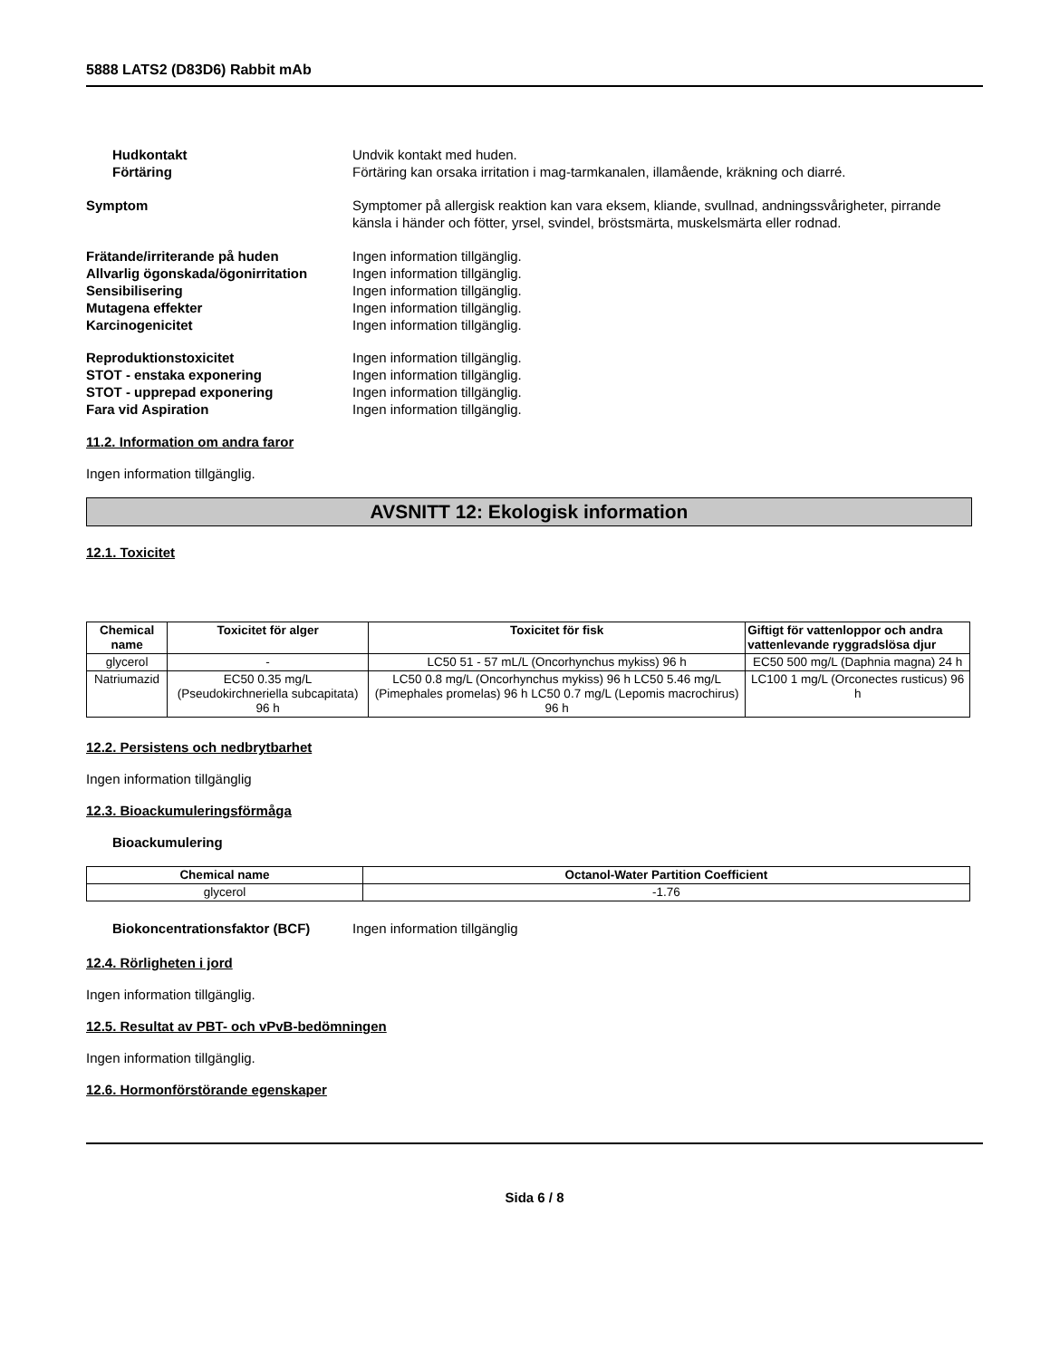5888 LATS2 (D83D6) Rabbit mAb
Hudkontakt Undvik kontakt med huden.
Förtäring Förtäring kan orsaka irritation i mag-tarmkanalen, illamående, kräkning och diarré.
Symptom Symptomer på allergisk reaktion kan vara eksem, kliande, svullnad, andningssvårigheter, pirrande känsla i händer och fötter, yrsel, svindel, bröstsmärta, muskelsmärta eller rodnad.
Frätande/irriterande på huden Ingen information tillgänglig.
Allvarlig ögonskada/ögonirritation
Ingen information tillgänglig.
Sensibilisering Ingen information tillgänglig.
Mutagena effekter Ingen information tillgänglig.
Karcinogenicitet Ingen information tillgänglig.
Reproduktionstoxicitet Ingen information tillgänglig.
STOT - enstaka exponering Ingen information tillgänglig.
STOT - upprepad exponering Ingen information tillgänglig.
Fara vid Aspiration Ingen information tillgänglig.
11.2. Information om andra faror
Ingen information tillgänglig.
AVSNITT 12: Ekologisk information
12.1. Toxicitet
| Chemical name | Toxicitet för alger | Toxicitet för fisk | Giftigt för vattenloppor och andra vattenlevande ryggradslösa djur |
| --- | --- | --- | --- |
| glycerol | - | LC50 51 - 57 mL/L (Oncorhynchus mykiss) 96 h | EC50 500 mg/L (Daphnia magna) 24 h |
| Natriumazid | EC50 0.35 mg/L (Pseudokirchneriella subcapitata) 96 h | LC50 0.8 mg/L (Oncorhynchus mykiss) 96 h LC50 5.46 mg/L (Pimephales promelas) 96 h LC50 0.7 mg/L (Lepomis macrochirus) 96 h | LC100 1 mg/L (Orconectes rusticus) 96 h |
12.2. Persistens och nedbrytbarhet
Ingen information tillgänglig
12.3. Bioackumuleringsförmåga
Bioackumulering
| Chemical name | Octanol-Water Partition Coefficient |
| --- | --- |
| glycerol | -1.76 |
Biokoncentrationsfaktor (BCF) Ingen information tillgänglig
12.4. Rörligheten i jord
Ingen information tillgänglig.
12.5. Resultat av PBT- och vPvB-bedömningen
Ingen information tillgänglig.
12.6. Hormonförstörande egenskaper
Sida 6 / 8